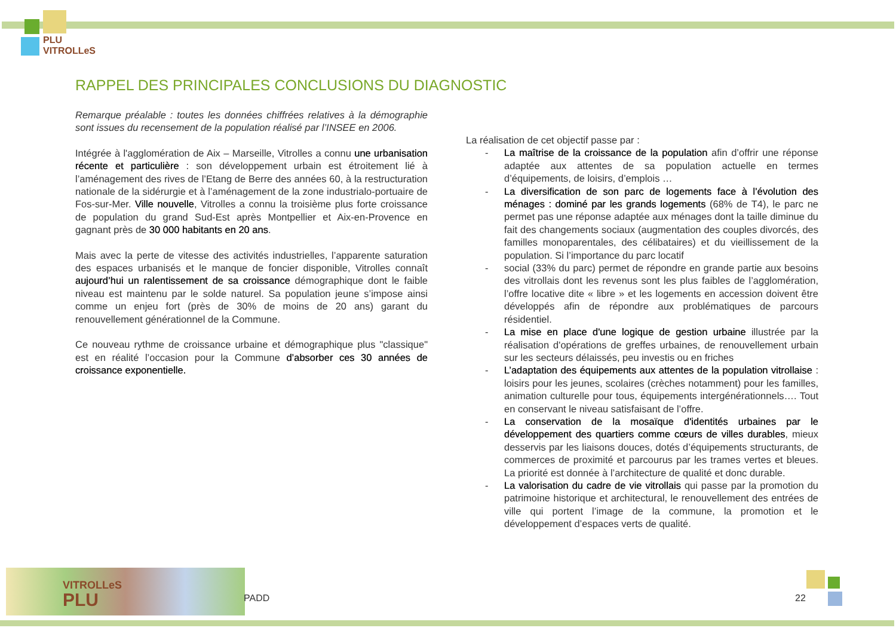PLU
VITROLLeS
RAPPEL DES PRINCIPALES CONCLUSIONS DU DIAGNOSTIC
Remarque préalable : toutes les données chiffrées relatives à la démographie sont issues du recensement de la population réalisé par l’INSEE en 2006.
Intégrée à l'agglomération de Aix – Marseille, Vitrolles a connu une urbanisation récente et particulière : son développement urbain est étroitement lié à l’aménagement des rives de l’Etang de Berre des années 60, à la restructuration nationale de la sidérurgie et à l’aménagement de la zone industrialo-portuaire de Fos-sur-Mer. Ville nouvelle, Vitrolles a connu la troisième plus forte croissance de population du grand Sud-Est après Montpellier et Aix-en-Provence en gagnant près de 30 000 habitants en 20 ans.
Mais avec la perte de vitesse des activités industrielles, l’apparente saturation des espaces urbanisés et le manque de foncier disponible, Vitrolles connaît aujourd’hui un ralentissement de sa croissance démographique dont le faible niveau est maintenu par le solde naturel. Sa population jeune s’impose ainsi comme un enjeu fort (près de 30% de moins de 20 ans) garant du renouvellement générationnel de la Commune.
Ce nouveau rythme de croissance urbaine et démographique plus "classique" est en réalité l’occasion pour la Commune d’absorber ces 30 années de croissance exponentielle.
La réalisation de cet objectif passe par :
- La maîtrise de la croissance de la population afin d’offrir une réponse adaptée aux attentes de sa population actuelle en termes d’équipements, de loisirs, d’emplois …
- La diversification de son parc de logements face à l’évolution des ménages : dominé par les grands logements (68% de T4), le parc ne permet pas une réponse adaptée aux ménages dont la taille diminue du fait des changements sociaux (augmentation des couples divorcés, des familles monoparentales, des célibataires) et du vieillissement de la population. Si l’importance du parc locatif
- social (33% du parc) permet de répondre en grande partie aux besoins des vitrollais dont les revenus sont les plus faibles de l’agglomération, l’offre locative dite « libre » et les logements en accession doivent être développés afin de répondre aux problématiques de parcours résidentiel.
- La mise en place d'une logique de gestion urbaine illustrée par la réalisation d'opérations de greffes urbaines, de renouvellement urbain sur les secteurs délaissés, peu investis ou en friches
- L’adaptation des équipements aux attentes de la population vitrollaise : loisirs pour les jeunes, scolaires (crèches notamment) pour les familles, animation culturelle pour tous, équipements intergénérationnels…. Tout en conservant le niveau satisfaisant de l’offre.
- La conservation de la mosaïque d'identités urbaines par le développement des quartiers comme cœurs de villes durables, mieux desservis par les liaisons douces, dotés d’équipements structurants, de commerces de proximité et parcourus par les trames vertes et bleues. La priorité est donnée à l’architecture de qualité et donc durable.
- La valorisation du cadre de vie vitrollais qui passe par la promotion du patrimoine historique et architectural, le renouvellement des entrées de ville qui portent l’image de la commune, la promotion et le développement d’espaces verts de qualité.
VITROLLeS
PLU
PADD 22